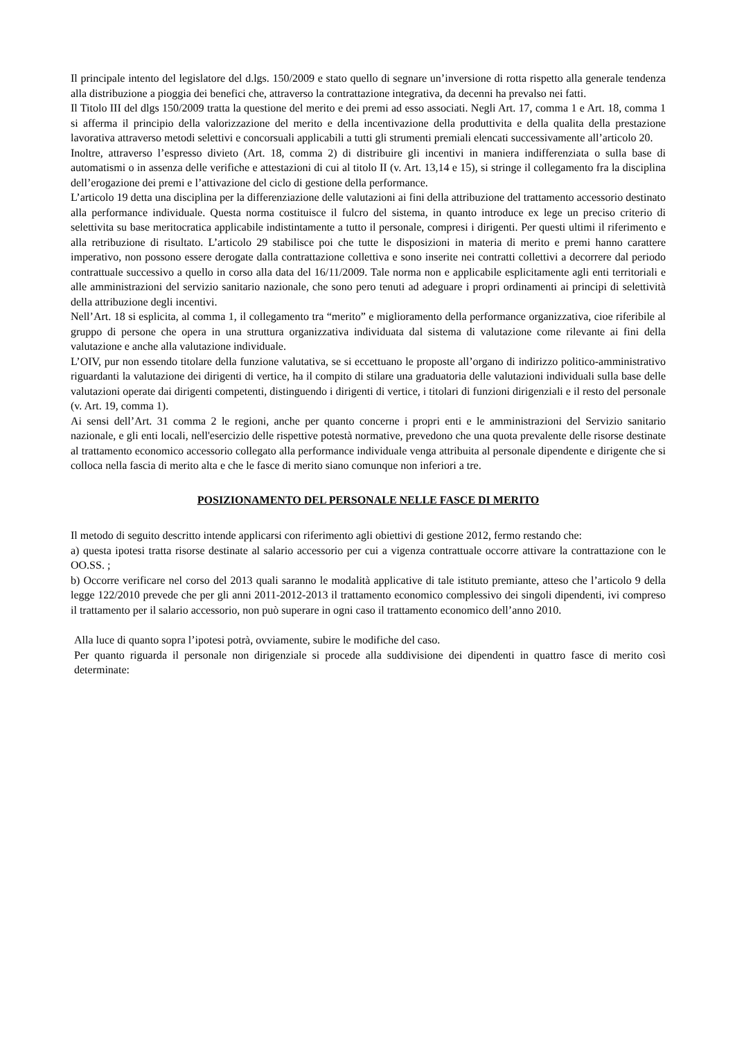Il principale intento del legislatore del d.lgs. 150/2009 e stato quello di segnare un’inversione di rotta rispetto alla generale tendenza alla distribuzione a pioggia dei benefici che, attraverso la contrattazione integrativa, da decenni ha prevalso nei fatti.
Il Titolo III del dlgs 150/2009 tratta la questione del merito e dei premi ad esso associati. Negli Art. 17, comma 1 e Art. 18, comma 1 si afferma il principio della valorizzazione del merito e della incentivazione della produttivita e della qualita della prestazione lavorativa attraverso metodi selettivi e concorsuali applicabili a tutti gli strumenti premiali elencati successivamente all’articolo 20.
Inoltre, attraverso l’espresso divieto (Art. 18, comma 2) di distribuire gli incentivi in maniera indifferenziata o sulla base di automatismi o in assenza delle verifiche e attestazioni di cui al titolo II (v. Art. 13,14 e 15), si stringe il collegamento fra la disciplina dell’erogazione dei premi e l’attivazione del ciclo di gestione della performance.
L’articolo 19 detta una disciplina per la differenziazione delle valutazioni ai fini della attribuzione del trattamento accessorio destinato alla performance individuale. Questa norma costituisce il fulcro del sistema, in quanto introduce ex lege un preciso criterio di selettivita su base meritocratica applicabile indistintamente a tutto il personale, compresi i dirigenti. Per questi ultimi il riferimento e alla retribuzione di risultato. L’articolo 29 stabilisce poi che tutte le disposizioni in materia di merito e premi hanno carattere imperativo, non possono essere derogate dalla contrattazione collettiva e sono inserite nei contratti collettivi a decorrere dal periodo contrattuale successivo a quello in corso alla data del 16/11/2009. Tale norma non e applicabile esplicitamente agli enti territoriali e alle amministrazioni del servizio sanitario nazionale, che sono pero tenuti ad adeguare i propri ordinamenti ai principi di selettività della attribuzione degli incentivi.
Nell’Art. 18 si esplicita, al comma 1, il collegamento tra “merito” e miglioramento della performance organizzativa, cioe riferibile al gruppo di persone che opera in una struttura organizzativa individuata dal sistema di valutazione come rilevante ai fini della valutazione e anche alla valutazione individuale.
L’OIV, pur non essendo titolare della funzione valutativa, se si eccettuano le proposte all’organo di indirizzo politico-amministrativo riguardanti la valutazione dei dirigenti di vertice, ha il compito di stilare una graduatoria delle valutazioni individuali sulla base delle valutazioni operate dai dirigenti competenti, distinguendo i dirigenti di vertice, i titolari di funzioni dirigenziali e il resto del personale (v. Art. 19, comma 1).
Ai sensi dell’Art. 31 comma 2 le regioni, anche per quanto concerne i propri enti e le amministrazioni del Servizio sanitario nazionale, e gli enti locali, nell'esercizio delle rispettive potestà normative, prevedono che una quota prevalente delle risorse destinate al trattamento economico accessorio collegato alla performance individuale venga attribuita al personale dipendente e dirigente che si colloca nella fascia di merito alta e che le fasce di merito siano comunque non inferiori a tre.
POSIZIONAMENTO DEL PERSONALE NELLE FASCE DI MERITO
Il metodo di seguito descritto intende applicarsi con riferimento agli obiettivi di gestione 2012, fermo restando che:
a) questa ipotesi tratta risorse destinate al salario accessorio per cui a vigenza contrattuale occorre attivare la contrattazione con le OO.SS. ;
b) Occorre verificare nel corso del 2013 quali saranno le modalità applicative di tale istituto premiante, atteso che l’articolo 9 della legge 122/2010 prevede che per gli anni 2011-2012-2013 il trattamento economico complessivo dei singoli dipendenti, ivi compreso il trattamento per il salario accessorio, non può superare in ogni caso il trattamento economico dell’anno 2010.
Alla luce di quanto sopra l’ipotesi potrà, ovviamente, subire le modifiche del caso.
Per quanto riguarda il personale non dirigenziale si procede alla suddivisione dei dipendenti in quattro fasce di merito così determinate: